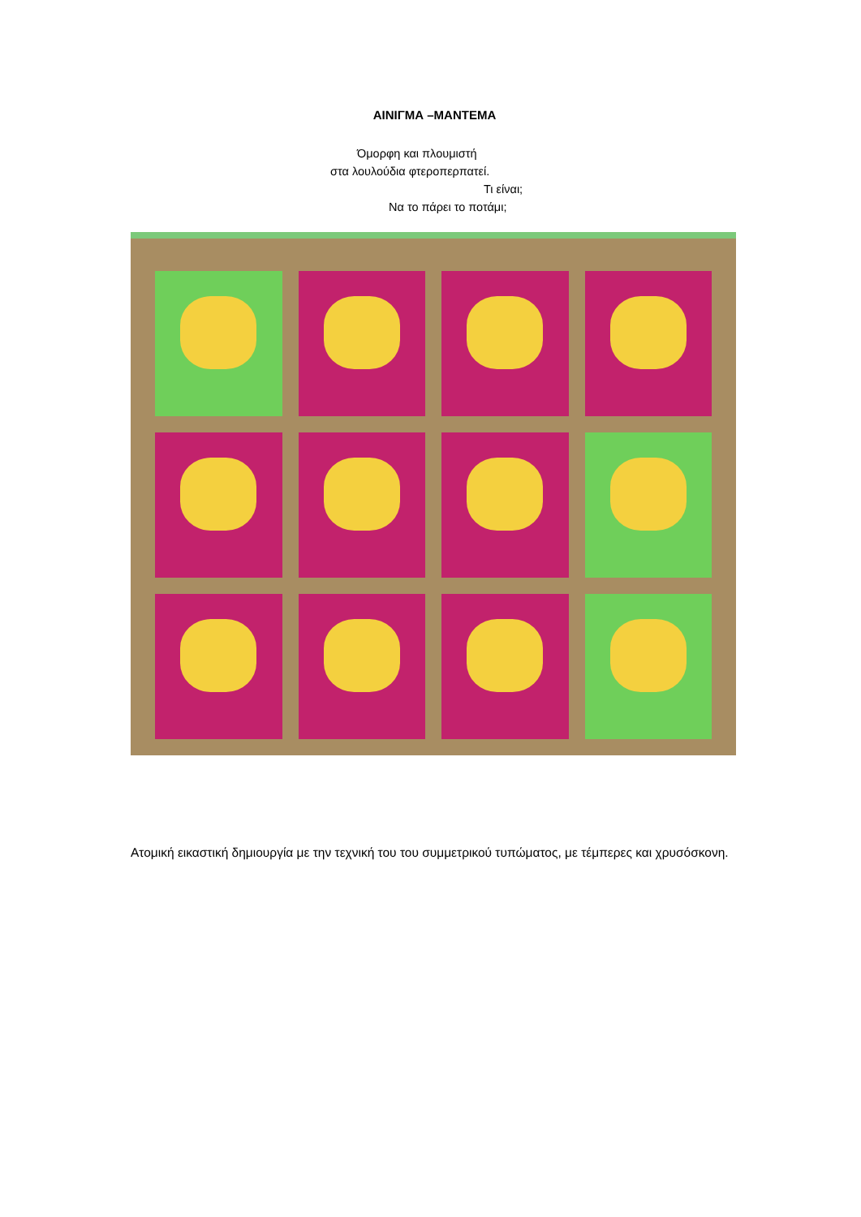ΑΙΝΙΓΜΑ –ΜΑΝΤΕΜΑ
Όμορφη και πλουμιστή
στα λουλούδια φτεροπερπατεί.
Τι είναι;
Να το πάρει το ποτάμι;
Ατομική εικαστική δημιουργία με την τεχνική του του συμμετρικού τυπώματος, με τέμπερες και χρυσόσκονη.